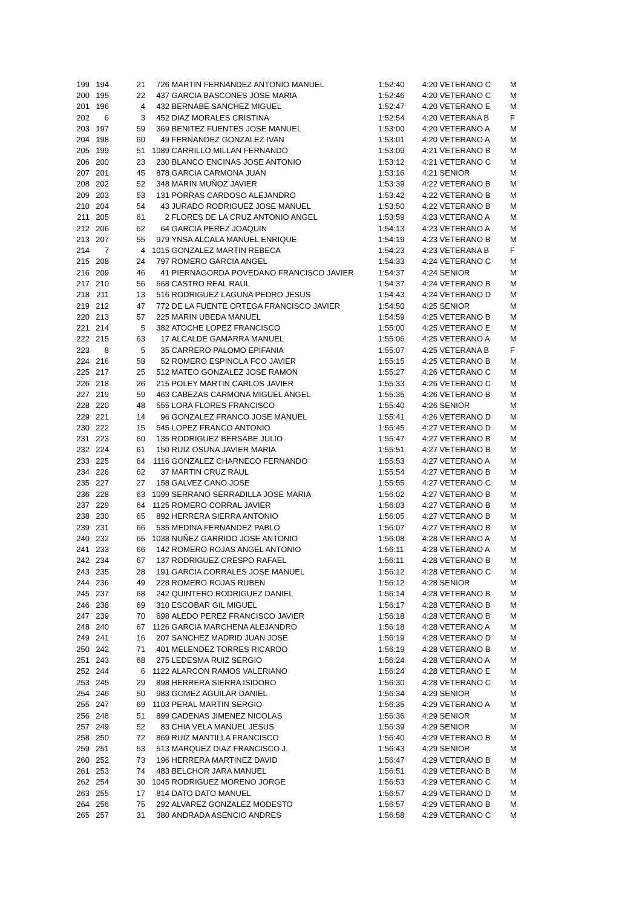| 199 | 194 | 21 | 726 | MARTIN FERNANDEZ ANTONIO MANUEL | 1:52:40 | 4:20 | VETERANO C | M |
| 200 | 195 | 22 | 437 | GARCIA BASCONES JOSE MARIA | 1:52:46 | 4:20 | VETERANO C | M |
| 201 | 196 | 4 | 432 | BERNABE SANCHEZ MIGUEL | 1:52:47 | 4:20 | VETERANO E | M |
| 202 | 6 | 3 | 452 | DIAZ MORALES CRISTINA | 1:52:54 | 4:20 | VETERANA B | F |
| 203 | 197 | 59 | 369 | BENITEZ FUENTES JOSE MANUEL | 1:53:00 | 4:20 | VETERANO A | M |
| 204 | 198 | 60 | 49 | FERNANDEZ GONZALEZ IVAN | 1:53:01 | 4:20 | VETERANO A | M |
| 205 | 199 | 51 | 1089 | CARRILLO MILLAN FERNANDO | 1:53:09 | 4:21 | VETERANO B | M |
| 206 | 200 | 23 | 230 | BLANCO ENCINAS JOSE ANTONIO | 1:53:12 | 4:21 | VETERANO C | M |
| 207 | 201 | 45 | 878 | GARCIA CARMONA JUAN | 1:53:16 | 4:21 | SENIOR | M |
| 208 | 202 | 52 | 348 | MARIN MUÑOZ JAVIER | 1:53:39 | 4:22 | VETERANO B | M |
| 209 | 203 | 53 | 131 | PORRAS CARDOSO ALEJANDRO | 1:53:42 | 4:22 | VETERANO B | M |
| 210 | 204 | 54 | 43 | JURADO RODRIGUEZ JOSE MANUEL | 1:53:50 | 4:22 | VETERANO B | M |
| 211 | 205 | 61 | 2 | FLORES DE LA CRUZ ANTONIO ANGEL | 1:53:59 | 4:23 | VETERANO A | M |
| 212 | 206 | 62 | 64 | GARCIA PEREZ JOAQUIN | 1:54:13 | 4:23 | VETERANO A | M |
| 213 | 207 | 55 | 979 | YNSA ALCALA MANUEL ENRIQUE | 1:54:19 | 4:23 | VETERANO B | M |
| 214 | 7 | 4 | 1015 | GONZALEZ MARTIN REBECA | 1:54:23 | 4:23 | VETERANA B | F |
| 215 | 208 | 24 | 797 | ROMERO GARCIA ANGEL | 1:54:33 | 4:24 | VETERANO C | M |
| 216 | 209 | 46 | 41 | PIERNAGORDA POVEDANO FRANCISCO JAVIER | 1:54:37 | 4:24 | SENIOR | M |
| 217 | 210 | 56 | 668 | CASTRO REAL RAUL | 1:54:37 | 4:24 | VETERANO B | M |
| 218 | 211 | 13 | 516 | RODRIGUEZ LAGUNA PEDRO JESUS | 1:54:43 | 4:24 | VETERANO D | M |
| 219 | 212 | 47 | 772 | DE LA FUENTE ORTEGA FRANCISCO JAVIER | 1:54:50 | 4:25 | SENIOR | M |
| 220 | 213 | 57 | 225 | MARIN UBEDA MANUEL | 1:54:59 | 4:25 | VETERANO B | M |
| 221 | 214 | 5 | 382 | ATOCHE LOPEZ FRANCISCO | 1:55:00 | 4:25 | VETERANO E | M |
| 222 | 215 | 63 | 17 | ALCALDE GAMARRA MANUEL | 1:55:06 | 4:25 | VETERANO A | M |
| 223 | 8 | 5 | 35 | CARRERO PALOMO EPIFANIA | 1:55:07 | 4:25 | VETERANA B | F |
| 224 | 216 | 58 | 52 | ROMERO ESPINOLA FCO JAVIER | 1:55:15 | 4:25 | VETERANO B | M |
| 225 | 217 | 25 | 512 | MATEO GONZALEZ JOSE RAMON | 1:55:27 | 4:26 | VETERANO C | M |
| 226 | 218 | 26 | 215 | POLEY MARTIN CARLOS JAVIER | 1:55:33 | 4:26 | VETERANO C | M |
| 227 | 219 | 59 | 463 | CABEZAS CARMONA MIGUEL ANGEL | 1:55:35 | 4:26 | VETERANO B | M |
| 228 | 220 | 48 | 555 | LORA FLORES FRANCISCO | 1:55:40 | 4:26 | SENIOR | M |
| 229 | 221 | 14 | 96 | GONZALEZ FRANCO JOSE MANUEL | 1:55:41 | 4:26 | VETERANO D | M |
| 230 | 222 | 15 | 545 | LOPEZ FRANCO ANTONIO | 1:55:45 | 4:27 | VETERANO D | M |
| 231 | 223 | 60 | 135 | RODRIGUEZ BERSABE JULIO | 1:55:47 | 4:27 | VETERANO B | M |
| 232 | 224 | 61 | 150 | RUIZ OSUNA JAVIER MARIA | 1:55:51 | 4:27 | VETERANO B | M |
| 233 | 225 | 64 | 1116 | GONZALEZ CHARNECO FERNANDO | 1:55:53 | 4:27 | VETERANO A | M |
| 234 | 226 | 62 | 37 | MARTIN CRUZ RAUL | 1:55:54 | 4:27 | VETERANO B | M |
| 235 | 227 | 27 | 158 | GALVEZ CANO JOSE | 1:55:55 | 4:27 | VETERANO C | M |
| 236 | 228 | 63 | 1099 | SERRANO SERRADILLA JOSE MARIA | 1:56:02 | 4:27 | VETERANO B | M |
| 237 | 229 | 64 | 1125 | ROMERO CORRAL JAVIER | 1:56:03 | 4:27 | VETERANO B | M |
| 238 | 230 | 65 | 892 | HERRERA SIERRA ANTONIO | 1:56:05 | 4:27 | VETERANO B | M |
| 239 | 231 | 66 | 535 | MEDINA FERNANDEZ PABLO | 1:56:07 | 4:27 | VETERANO B | M |
| 240 | 232 | 65 | 1038 | NUÑEZ GARRIDO JOSE ANTONIO | 1:56:08 | 4:28 | VETERANO A | M |
| 241 | 233 | 66 | 142 | ROMERO ROJAS ANGEL ANTONIO | 1:56:11 | 4:28 | VETERANO A | M |
| 242 | 234 | 67 | 137 | RODRIGUEZ CRESPO RAFAEL | 1:56:11 | 4:28 | VETERANO B | M |
| 243 | 235 | 28 | 191 | GARCIA CORRALES JOSE MANUEL | 1:56:12 | 4:28 | VETERANO C | M |
| 244 | 236 | 49 | 228 | ROMERO ROJAS RUBEN | 1:56:12 | 4:28 | SENIOR | M |
| 245 | 237 | 68 | 242 | QUINTERO RODRIGUEZ DANIEL | 1:56:14 | 4:28 | VETERANO B | M |
| 246 | 238 | 69 | 310 | ESCOBAR GIL MIGUEL | 1:56:17 | 4:28 | VETERANO B | M |
| 247 | 239 | 70 | 698 | ALEDO PEREZ FRANCISCO JAVIER | 1:56:18 | 4:28 | VETERANO B | M |
| 248 | 240 | 67 | 1126 | GARCIA MARCHENA ALEJANDRO | 1:56:18 | 4:28 | VETERANO A | M |
| 249 | 241 | 16 | 207 | SANCHEZ MADRID JUAN JOSE | 1:56:19 | 4:28 | VETERANO D | M |
| 250 | 242 | 71 | 401 | MELENDEZ TORRES RICARDO | 1:56:19 | 4:28 | VETERANO B | M |
| 251 | 243 | 68 | 275 | LEDESMA RUIZ SERGIO | 1:56:24 | 4:28 | VETERANO A | M |
| 252 | 244 | 6 | 1122 | ALARCON RAMOS VALERIANO | 1:56:24 | 4:28 | VETERANO E | M |
| 253 | 245 | 29 | 898 | HERRERA SIERRA ISIDORO | 1:56:30 | 4:28 | VETERANO C | M |
| 254 | 246 | 50 | 983 | GOMEZ AGUILAR DANIEL | 1:56:34 | 4:29 | SENIOR | M |
| 255 | 247 | 69 | 1103 | PERAL MARTIN SERGIO | 1:56:35 | 4:29 | VETERANO A | M |
| 256 | 248 | 51 | 899 | CADENAS JIMENEZ NICOLAS | 1:56:36 | 4:29 | SENIOR | M |
| 257 | 249 | 52 | 83 | CHIA VELA MANUEL JESUS | 1:56:39 | 4:29 | SENIOR | M |
| 258 | 250 | 72 | 869 | RUIZ MANTILLA FRANCISCO | 1:56:40 | 4:29 | VETERANO B | M |
| 259 | 251 | 53 | 513 | MARQUEZ DIAZ FRANCISCO J. | 1:56:43 | 4:29 | SENIOR | M |
| 260 | 252 | 73 | 196 | HERRERA MARTINEZ DAVID | 1:56:47 | 4:29 | VETERANO B | M |
| 261 | 253 | 74 | 483 | BELCHOR JARA MANUEL | 1:56:51 | 4:29 | VETERANO B | M |
| 262 | 254 | 30 | 1045 | RODRIGUEZ MORENO JORGE | 1:56:53 | 4:29 | VETERANO C | M |
| 263 | 255 | 17 | 814 | DATO DATO MANUEL | 1:56:57 | 4:29 | VETERANO D | M |
| 264 | 256 | 75 | 292 | ALVAREZ GONZALEZ MODESTO | 1:56:57 | 4:29 | VETERANO B | M |
| 265 | 257 | 31 | 380 | ANDRADA ASENCIO ANDRES | 1:56:58 | 4:29 | VETERANO C | M |